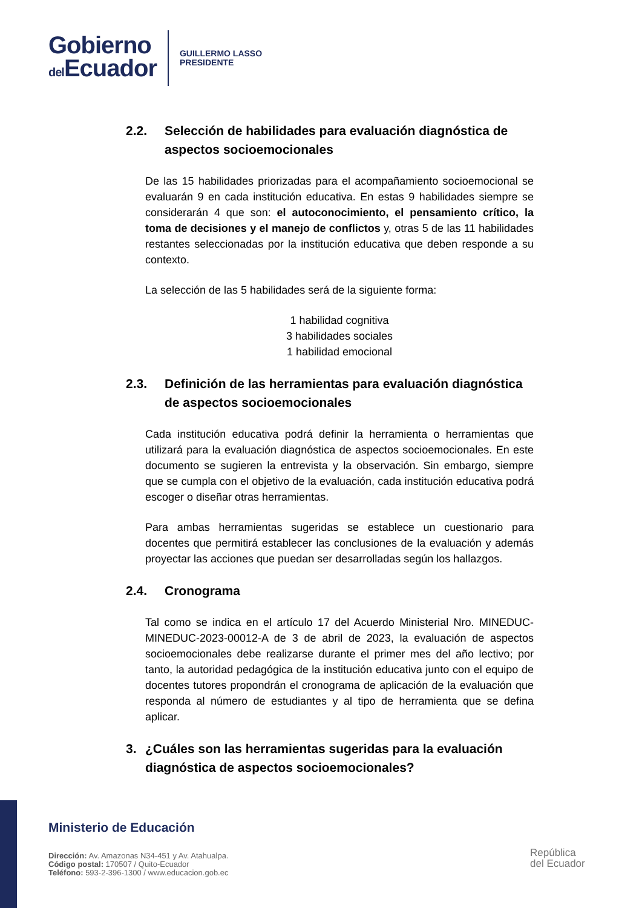Gobierno
del Ecuador
GUILLERMO LASSO
PRESIDENTE
2.2. Selección de habilidades para evaluación diagnóstica de aspectos socioemocionales
De las 15 habilidades priorizadas para el acompañamiento socioemocional se evaluarán 9 en cada institución educativa. En estas 9 habilidades siempre se considerarán 4 que son: el autoconocimiento, el pensamiento crítico, la toma de decisiones y el manejo de conflictos y, otras 5 de las 11 habilidades restantes seleccionadas por la institución educativa que deben responde a su contexto.
La selección de las 5 habilidades será de la siguiente forma:
1 habilidad cognitiva
3 habilidades sociales
1 habilidad emocional
2.3. Definición de las herramientas para evaluación diagnóstica de aspectos socioemocionales
Cada institución educativa podrá definir la herramienta o herramientas que utilizará para la evaluación diagnóstica de aspectos socioemocionales. En este documento se sugieren la entrevista y la observación. Sin embargo, siempre que se cumpla con el objetivo de la evaluación, cada institución educativa podrá escoger o diseñar otras herramientas.
Para ambas herramientas sugeridas se establece un cuestionario para docentes que permitirá establecer las conclusiones de la evaluación y además proyectar las acciones que puedan ser desarrolladas según los hallazgos.
2.4. Cronograma
Tal como se indica en el artículo 17 del Acuerdo Ministerial Nro. MINEDUC-MINEDUC-2023-00012-A de 3 de abril de 2023, la evaluación de aspectos socioemocionales debe realizarse durante el primer mes del año lectivo; por tanto, la autoridad pedagógica de la institución educativa junto con el equipo de docentes tutores propondrán el cronograma de aplicación de la evaluación que responda al número de estudiantes y al tipo de herramienta que se defina aplicar.
3. ¿Cuáles son las herramientas sugeridas para la evaluación diagnóstica de aspectos socioemocionales?
Ministerio de Educación
Dirección: Av. Amazonas N34-451 y Av. Atahualpa.
Código postal: 170507 / Quito-Ecuador
Teléfono: 593-2-396-1300 / www.educacion.gob.ec
República
del Ecuador